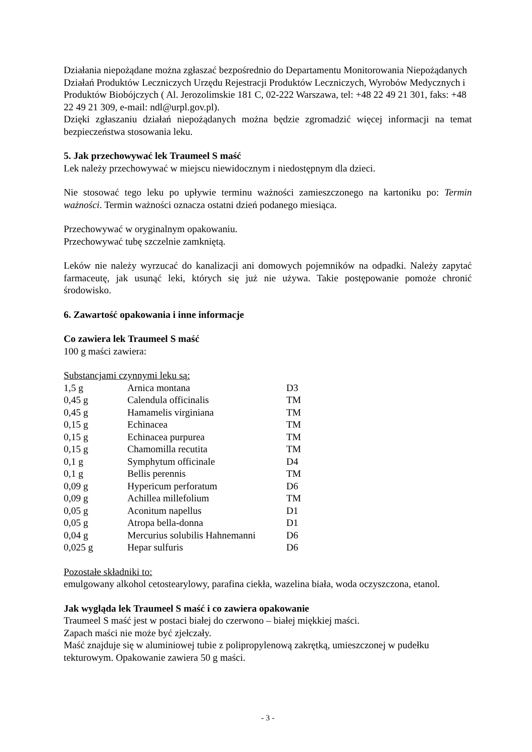Działania niepożądane można zgłaszać bezpośrednio do Departamentu Monitorowania Niepożądanych Działań Produktów Leczniczych Urzędu Rejestracji Produktów Leczniczych, Wyrobów Medycznych i Produktów Biobójczych ( Al. Jerozolimskie 181 C, 02-222 Warszawa, tel: +48 22 49 21 301, faks: +48 22 49 21 309, e-mail: ndl@urpl.gov.pl).
Dzięki zgłaszaniu działań niepożądanych można będzie zgromadzić więcej informacji na temat bezpieczeństwa stosowania leku.
5. Jak przechowywać lek Traumeel S maść
Lek należy przechowywać w miejscu niewidocznym i niedostępnym dla dzieci.
Nie stosować tego leku po upływie terminu ważności zamieszczonego na kartoniku po: Termin ważności. Termin ważności oznacza ostatni dzień podanego miesiąca.
Przechowywać w oryginalnym opakowaniu.
Przechowywać tubę szczelnie zamkniętą.
Leków nie należy wyrzucać do kanalizacji ani domowych pojemników na odpadki. Należy zapytać farmaceutę, jak usunąć leki, których się już nie używa. Takie postępowanie pomoże chronić środowisko.
6. Zawartość opakowania i inne informacje
Co zawiera lek Traumeel S maść
100 g maści zawiera:
Substancjami czynnymi leku są:
| 1,5 g | Arnica montana | D3 |
| 0,45 g | Calendula officinalis | TM |
| 0,45 g | Hamamelis virginiana | TM |
| 0,15 g | Echinacea | TM |
| 0,15 g | Echinacea purpurea | TM |
| 0,15 g | Chamomilla recutita | TM |
| 0,1 g | Symphytum officinale | D4 |
| 0,1 g | Bellis perennis | TM |
| 0,09 g | Hypericum perforatum | D6 |
| 0,09 g | Achillea millefolium | TM |
| 0,05 g | Aconitum napellus | D1 |
| 0,05 g | Atropa bella-donna | D1 |
| 0,04 g | Mercurius solubilis Hahnemanni | D6 |
| 0,025 g | Hepar sulfuris | D6 |
Pozostałe składniki to:
emulgowany alkohol cetostearylowy, parafina ciekła, wazelina biała, woda oczyszczona, etanol.
Jak wygląda lek Traumeel S maść i co zawiera opakowanie
Traumeel S maść jest w postaci białej do czerwono – białej miękkiej maści.
Zapach maści nie może być zjełczały.
Maść znajduje się w aluminiowej tubie z polipropylenową zakrętką, umieszczonej w pudełku tekturowym. Opakowanie zawiera 50 g maści.
- 3 -